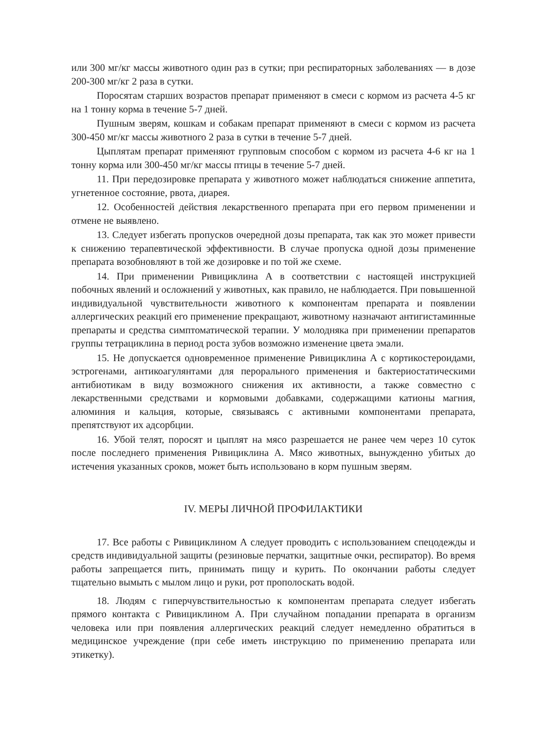или 300 мг/кг массы животного один раз в сутки; при респираторных заболеваниях — в дозе 200-300 мг/кг 2 раза в сутки.
Поросятам старших возрастов препарат применяют в смеси с кормом из расчета 4-5 кг на 1 тонну корма в течение 5-7 дней.
Пушным зверям, кошкам и собакам препарат применяют в смеси с кормом из расчета 300-450 мг/кг массы животного 2 раза в сутки в течение 5-7 дней.
Цыплятам препарат применяют групповым способом с кормом из расчета 4-6 кг на 1 тонну корма или 300-450 мг/кг массы птицы в течение 5-7 дней.
11. При передозировке препарата у животного может наблюдаться снижение аппетита, угнетенное состояние, рвота, диарея.
12. Особенностей действия лекарственного препарата при его первом применении и отмене не выявлено.
13. Следует избегать пропусков очередной дозы препарата, так как это может привести к снижению терапевтической эффективности. В случае пропуска одной дозы применение препарата возобновляют в той же дозировке и по той же схеме.
14. При применении Ривициклина А в соответствии с настоящей инструкцией побочных явлений и осложнений у животных, как правило, не наблюдается. При повышенной индивидуальной чувствительности животного к компонентам препарата и появлении аллергических реакций его применение прекращают, животному назначают антигистаминные препараты и средства симптоматической терапии. У молодняка при применении препаратов группы тетрациклина в период роста зубов возможно изменение цвета эмали.
15. Не допускается одновременное применение Ривициклина А с кортикостероидами, эстрогенами, антикоагулянтами для перорального применения и бактериостатическими антибиотикам в виду возможного снижения их активности, а также совместно с лекарственными средствами и кормовыми добавками, содержащими катионы магния, алюминия и кальция, которые, связываясь с активными компонентами препарата, препятствуют их адсорбции.
16. Убой телят, поросят и цыплят на мясо разрешается не ранее чем через 10 суток после последнего применения Ривициклина А. Мясо животных, вынужденно убитых до истечения указанных сроков, может быть использовано в корм пушным зверям.
IV. МЕРЫ ЛИЧНОЙ ПРОФИЛАКТИКИ
17. Все работы с Ривициклином А следует проводить с использованием спецодежды и средств индивидуальной защиты (резиновые перчатки, защитные очки, респиратор). Во время работы запрещается пить, принимать пищу и курить. По окончании работы следует тщательно вымыть с мылом лицо и руки, рот прополоскать водой.
18. Людям с гиперчувствительностью к компонентам препарата следует избегать прямого контакта с Ривициклином А. При случайном попадании препарата в организм человека или при появления аллергических реакций следует немедленно обратиться в медицинское учреждение (при себе иметь инструкцию по применению препарата или этикетку).